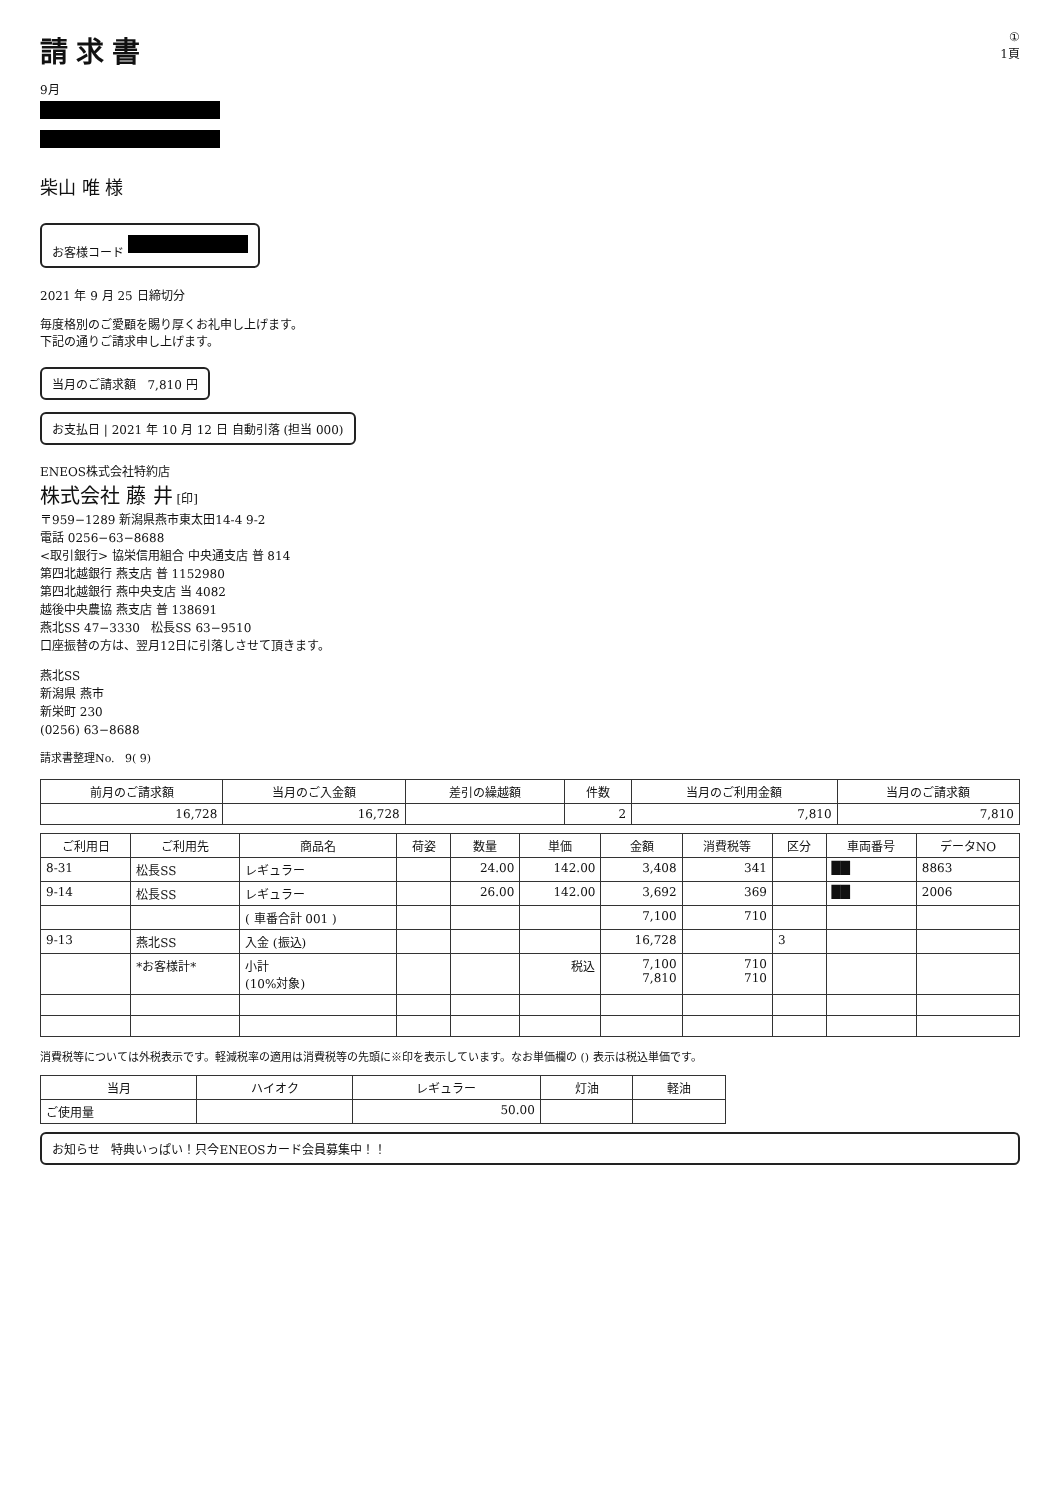請求書
9月
柴山 唯 様
お客様コード
2021 年 9 月 25 日締切分
毎度格別のご愛顧を賜り厚くお礼申し上げます。
下記の通りご請求申し上げます。
当月のご請求額 7,810 円
お支払日 | 2021 年 10 月 12 日 自動引落 (担当 000)
①
1頁
ENEOS株式会社特約店
株式会社 藤 井 [印]
〒959−1289 新潟県燕市東太田14-4 9-2
電話 0256−63−8688
<取引銀行> 協栄信用組合 中央通支店 普 814
第四北越銀行 燕支店 普 1152980
第四北越銀行 燕中央支店 当 4082
越後中央農協 燕支店 普 138691
燕北SS 47−3330 松長SS 63−9510
口座振替の方は、翌月12日に引落しさせて頂きます。
燕北SS
新潟県 燕市
新栄町 230
(0256) 63−8688
請求書整理No. 9( 9)
| 前月のご請求額 | 当月のご入金額 | 差引の繰越額 | 件数 | 当月のご利用金額 | 当月のご請求額 |
| --- | --- | --- | --- | --- | --- |
| 16,728 | 16,728 | | 2 | 7,810 | 7,810 |
| ご利用日 | ご利用先 | 商品名 | 荷姿 | 数量 | 単価 | 金額 | 消費税等 | 区分 | 車両番号 | データNO |
| --- | --- | --- | --- | --- | --- | --- | --- | --- | --- | --- |
| 8-31 | 松長SS | レギュラー | | 24.00 | 142.00 | 3,408 | 341 | | ██ | 8863 |
| 9-14 | 松長SS | レギュラー | | 26.00 | 142.00 | 3,692 | 369 | | ██ | 2006 |
| | | ( 車番合計 001 ) | | | | 7,100 | 710 | | | |
| 9-13 | 燕北SS | 入金 (振込) | | | | 16,728 | | 3 | | |
| | *お客様計* | 小計 (10%対象) | | | 税込 | 7,100 7,810 | 710 710 | | | |
消費税等については外税表示です。軽減税率の適用は消費税等の先頭に※印を表示しています。なお単価欄の () 表示は税込単価です。
| 当月 | ハイオク | レギュラー | 灯油 | 軽油 |
| --- | --- | --- | --- | --- |
| ご使用量 | | 50.00 | | |
お知らせ 特典いっぱい！只今ENEOSカード会員募集中！！